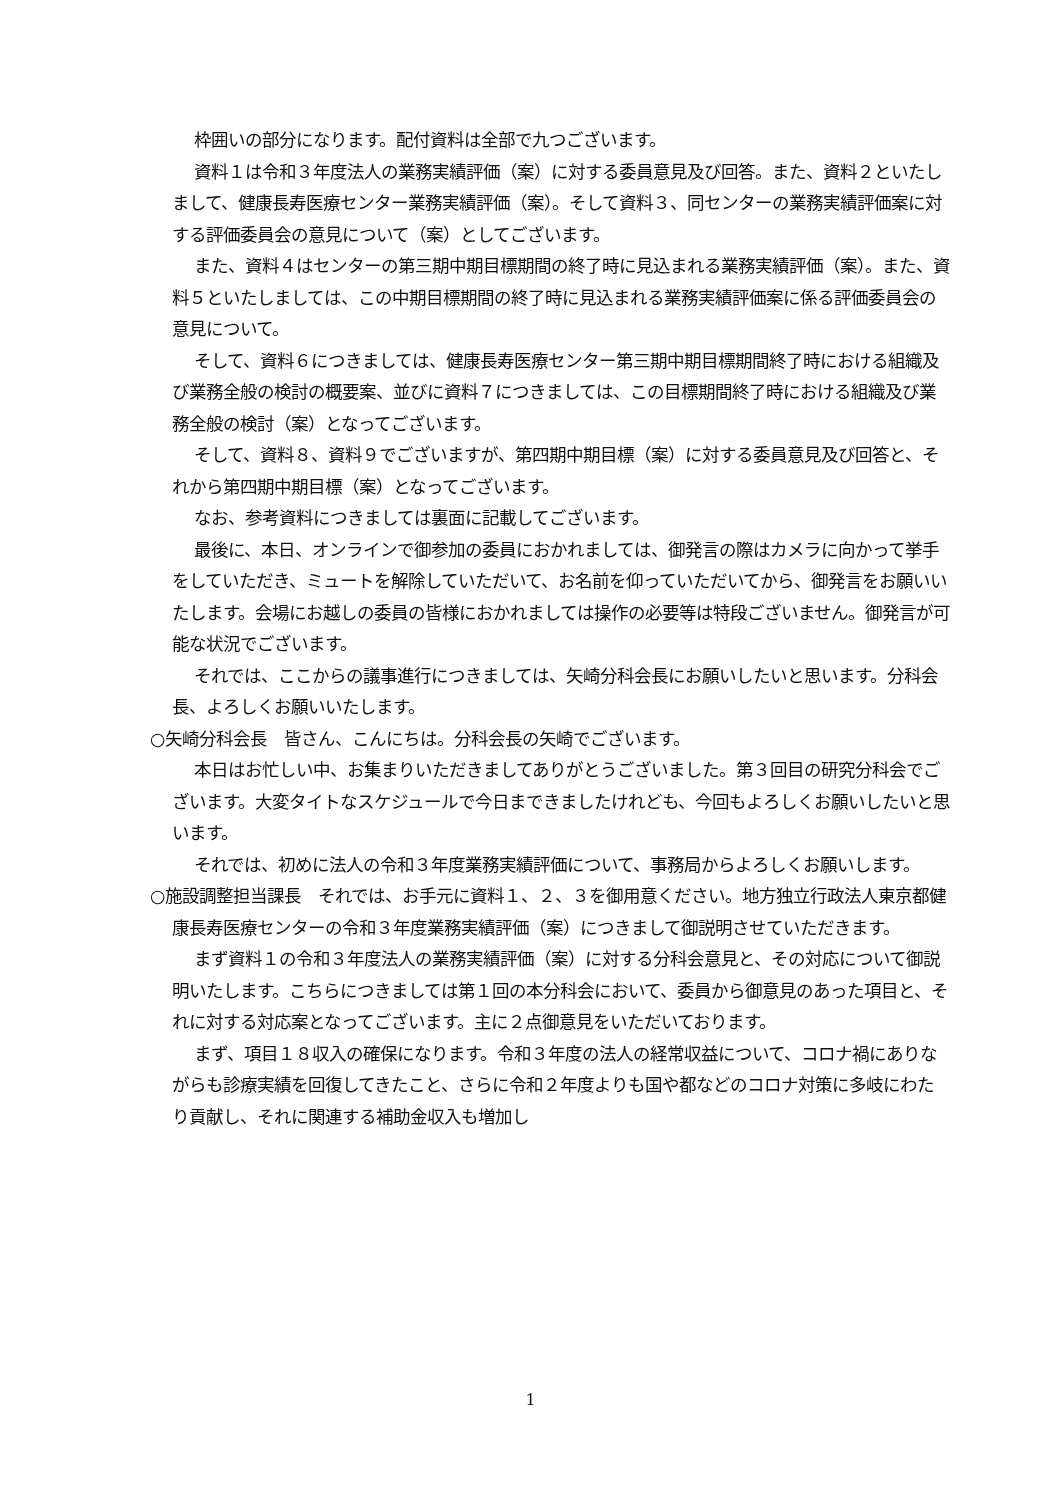枠囲いの部分になります。配付資料は全部で九つございます。
資料１は令和３年度法人の業務実績評価（案）に対する委員意見及び回答。また、資料２といたしまして、健康長寿医療センター業務実績評価（案）。そして資料３、同センターの業務実績評価案に対する評価委員会の意見について（案）としてございます。
また、資料４はセンターの第三期中期目標期間の終了時に見込まれる業務実績評価（案）。また、資料５といたしましては、この中期目標期間の終了時に見込まれる業務実績評価案に係る評価委員会の意見について。
そして、資料６につきましては、健康長寿医療センター第三期中期目標期間終了時における組織及び業務全般の検討の概要案、並びに資料７につきましては、この目標期間終了時における組織及び業務全般の検討（案）となってございます。
そして、資料８、資料９でございますが、第四期中期目標（案）に対する委員意見及び回答と、それから第四期中期目標（案）となってございます。
なお、参考資料につきましては裏面に記載してございます。
最後に、本日、オンラインで御参加の委員におかれましては、御発言の際はカメラに向かって挙手をしていただき、ミュートを解除していただいて、お名前を仰っていただいてから、御発言をお願いいたします。会場にお越しの委員の皆様におかれましては操作の必要等は特段ございません。御発言が可能な状況でございます。
それでは、ここからの議事進行につきましては、矢崎分科会長にお願いしたいと思います。分科会長、よろしくお願いいたします。
○矢崎分科会長　皆さん、こんにちは。分科会長の矢崎でございます。
本日はお忙しい中、お集まりいただきましてありがとうございました。第３回目の研究分科会でございます。大変タイトなスケジュールで今日まできましたけれども、今回もよろしくお願いしたいと思います。
それでは、初めに法人の令和３年度業務実績評価について、事務局からよろしくお願いします。
○施設調整担当課長　それでは、お手元に資料１、２、３を御用意ください。地方独立行政法人東京都健康長寿医療センターの令和３年度業務実績評価（案）につきまして御説明させていただきます。
まず資料１の令和３年度法人の業務実績評価（案）に対する分科会意見と、その対応について御説明いたします。こちらにつきましては第１回の本分科会において、委員から御意見のあった項目と、それに対する対応案となってございます。主に２点御意見をいただいております。
まず、項目１８収入の確保になります。令和３年度の法人の経常収益について、コロナ禍にありながらも診療実績を回復してきたこと、さらに令和２年度よりも国や都などのコロナ対策に多岐にわたり貢献し、それに関連する補助金収入も増加し
1